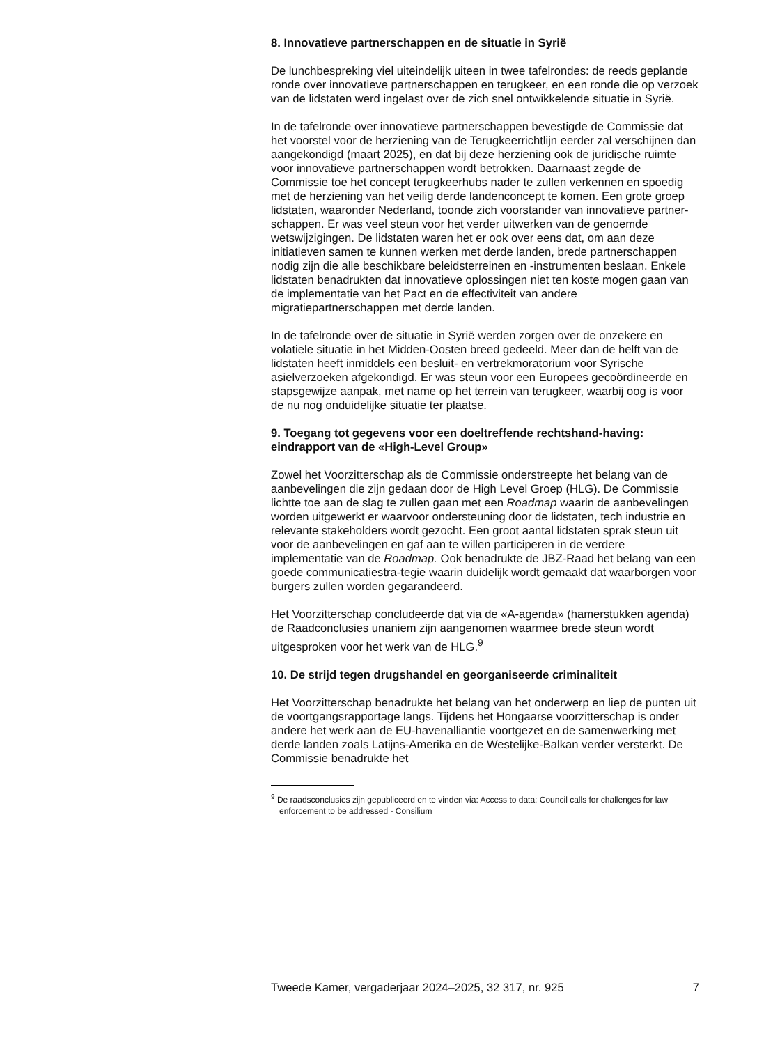8. Innovatieve partnerschappen en de situatie in Syrië
De lunchbespreking viel uiteindelijk uiteen in twee tafelrondes: de reeds geplande ronde over innovatieve partnerschappen en terugkeer, en een ronde die op verzoek van de lidstaten werd ingelast over de zich snel ontwikkelende situatie in Syrië.
In de tafelronde over innovatieve partnerschappen bevestigde de Commissie dat het voorstel voor de herziening van de Terugkeerrichtlijn eerder zal verschijnen dan aangekondigd (maart 2025), en dat bij deze herziening ook de juridische ruimte voor innovatieve partnerschappen wordt betrokken. Daarnaast zegde de Commissie toe het concept terugkeerhubs nader te zullen verkennen en spoedig met de herziening van het veilig derde landenconcept te komen. Een grote groep lidstaten, waaronder Nederland, toonde zich voorstander van innovatieve partner-schappen. Er was veel steun voor het verder uitwerken van de genoemde wetswijzigingen. De lidstaten waren het er ook over eens dat, om aan deze initiatieven samen te kunnen werken met derde landen, brede partnerschappen nodig zijn die alle beschikbare beleidsterreinen en -instrumenten beslaan. Enkele lidstaten benadrukten dat innovatieve oplossingen niet ten koste mogen gaan van de implementatie van het Pact en de effectiviteit van andere migratiepartnerschappen met derde landen.
In de tafelronde over de situatie in Syrië werden zorgen over de onzekere en volatiele situatie in het Midden-Oosten breed gedeeld. Meer dan de helft van de lidstaten heeft inmiddels een besluit- en vertrekmoratorium voor Syrische asielverzoeken afgekondigd. Er was steun voor een Europees gecoördineerde en stapsgewijze aanpak, met name op het terrein van terugkeer, waarbij oog is voor de nu nog onduidelijke situatie ter plaatse.
9. Toegang tot gegevens voor een doeltreffende rechtshand-having: eindrapport van de «High-Level Group»
Zowel het Voorzitterschap als de Commissie onderstreepte het belang van de aanbevelingen die zijn gedaan door de High Level Groep (HLG). De Commissie lichtte toe aan de slag te zullen gaan met een Roadmap waarin de aanbevelingen worden uitgewerkt er waarvoor ondersteuning door de lidstaten, tech industrie en relevante stakeholders wordt gezocht. Een groot aantal lidstaten sprak steun uit voor de aanbevelingen en gaf aan te willen participeren in de verdere implementatie van de Roadmap. Ook benadrukte de JBZ-Raad het belang van een goede communicatiestra-tegie waarin duidelijk wordt gemaakt dat waarborgen voor burgers zullen worden gegarandeerd.
Het Voorzitterschap concludeerde dat via de «A-agenda» (hamerstukken agenda) de Raadconclusies unaniem zijn aangenomen waarmee brede steun wordt uitgesproken voor het werk van de HLG.<sup>9</sup>
10. De strijd tegen drugshandel en georganiseerde criminaliteit
Het Voorzitterschap benadrukte het belang van het onderwerp en liep de punten uit de voortgangsrapportage langs. Tijdens het Hongaarse voorzitterschap is onder andere het werk aan de EU-havenalliantie voortgezet en de samenwerking met derde landen zoals Latijns-Amerika en de Westelijke-Balkan verder versterkt. De Commissie benadrukte het
<sup>9</sup> De raadsconclusies zijn gepubliceerd en te vinden via: Access to data: Council calls for challenges for law enforcement to be addressed - Consilium
Tweede Kamer, vergaderjaar 2024–2025, 32 317, nr. 925 7